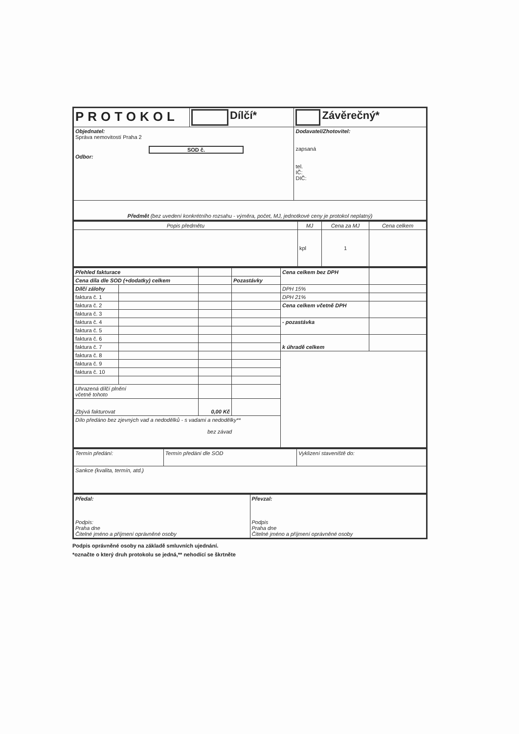| PROTOKOL | Dílčí* | | Závěrečný* |
| Objednatel: Správa nemovitostí Praha 2 SOD č. Odbor: | | Dodavatel/Zhotovitel: zapsaná tel. IČ: DIČ: | |
| Předmět (bez uvedení konkrétního rozsahu - výměra, počet, MJ, jednotkové ceny je protokol neplatný) | | | |
| Popis předmětu | MJ | Cena za MJ | Cena celkem |
| --- | --- | --- | --- |
| | kpl | 1 | |
| Přehled fakturace | | | | Cena celkem bez DPH | |
| Cena díla dle SOD (+dodatky) celkem | | | Pozastávky | | |
| Dílčí zálohy | | | | DPH 15% | |
| faktura č. 1 | | | | DPH 21% | |
| faktura č. 2 | | | | Cena celkem včetně DPH | |
| faktura č. 3 | | | | | |
| faktura č. 4 | | | | - pozastávka | |
| faktura č. 5 | | | | | |
| faktura č. 6 | | | | k úhradě celkem | |
| faktura č. 7 | | | | | |
| faktura č. 8 | | | | | |
| faktura č. 9 | | | | | |
| faktura č. 10 | | | | | |
| Uhrazená dílčí plnění včetně tohoto | | | | | |
| Zbývá fakturovat | | 0,00 Kč | | | |
| Dílo předáno bez zjevných vad a nedodělků - s vadami a nedodělky** bez závad | | | | | |
| Termín předání: | Termín předání dle SOD | Vyklizení staveniště do: |
| Sankce (kvalita, termín, atd.) | | |
| Předal: Podpis: Praha dne Čitelné jméno a příjmení oprávněné osoby | Převzal: Podpis Praha dne Čitelné jméno a příjmení oprávněné osoby |
Podpis oprávněné osoby na základě smluvních ujednání.
*označte o který druh protokolu se jedná,** nehodící se škrtněte